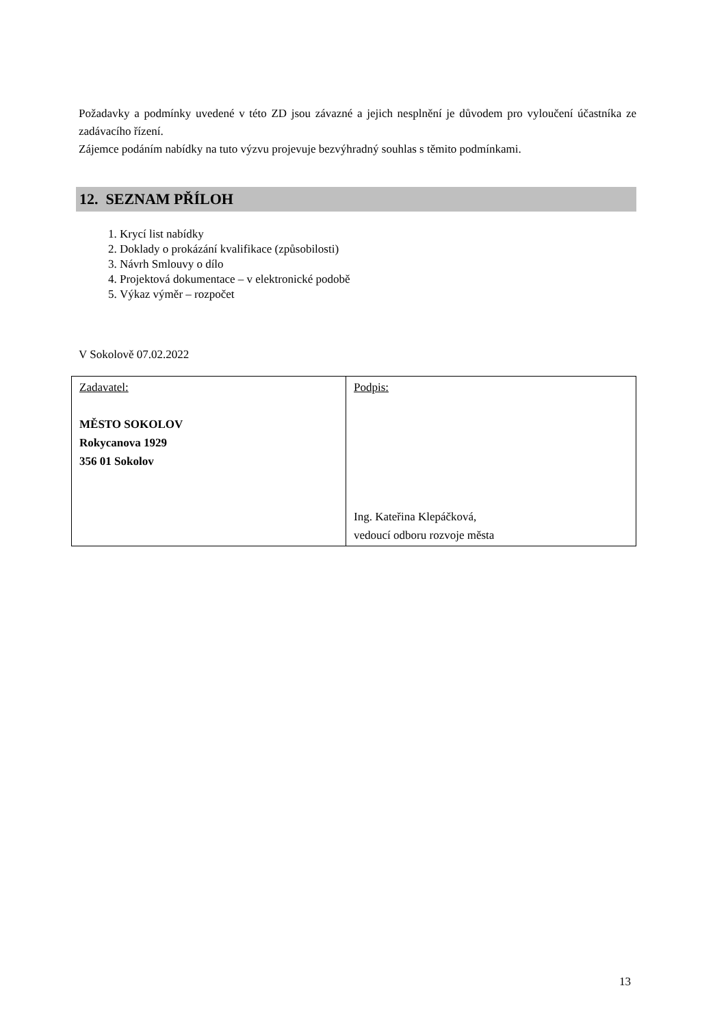Požadavky a podmínky uvedené v této ZD jsou závazné a jejich nesplnění je důvodem pro vyloučení účastníka ze zadávacího řízení.
Zájemce podáním nabídky na tuto výzvu projevuje bezvýhradný souhlas s těmito podmínkami.
12. SEZNAM PŘÍLOH
1. Krycí list nabídky
2. Doklady o prokázání kvalifikace (způsobilosti)
3. Návrh Smlouvy o dílo
4. Projektová dokumentace – v elektronické podobě
5. Výkaz výměr – rozpočet
V Sokolově 07.02.2022
| Zadavatel: MĚSTO SOKOLOV Rokycanova 1929 356 01 Sokolov | Podpis: Ing. Kateřina Klepáčková, vedoucí odboru rozvoje města |
13